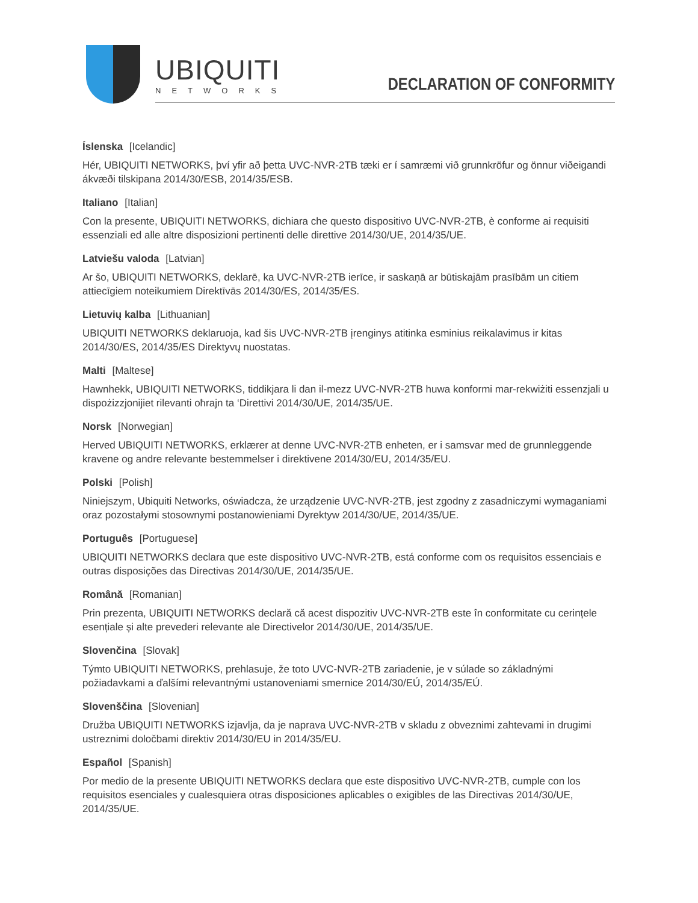UBIQUITI
NETWORKS
DECLARATION OF CONFORMITY
Íslenska [Icelandic]
Hér, UBIQUITI NETWORKS, því yfir að þetta UVC-NVR-2TB tæki er í samræmi við grunnkröfur og önnur viðeigandi ákvæði tilskipana 2014/30/ESB, 2014/35/ESB.
Italiano [Italian]
Con la presente, UBIQUITI NETWORKS, dichiara che questo dispositivo UVC-NVR-2TB, è conforme ai requisiti essenziali ed alle altre disposizioni pertinenti delle direttive 2014/30/UE, 2014/35/UE.
Latviešu valoda [Latvian]
Ar šo, UBIQUITI NETWORKS, deklarē, ka UVC-NVR-2TB ierīce, ir saskaņā ar būtiskajām prasībām un citiem attiecīgiem noteikumiem Direktīvās 2014/30/ES, 2014/35/ES.
Lietuvių kalba [Lithuanian]
UBIQUITI NETWORKS deklaruoja, kad šis UVC-NVR-2TB įrenginys atitinka esminius reikalavimus ir kitas 2014/30/ES, 2014/35/ES Direktyvų nuostatas.
Malti [Maltese]
Hawnhekk, UBIQUITI NETWORKS, tiddikjara li dan il-mezz UVC-NVR-2TB huwa konformi mar-rekwiżiti essenzjali u dispożizzjonijiet rilevanti oħrajn ta ‘Direttivi 2014/30/UE, 2014/35/UE.
Norsk [Norwegian]
Herved UBIQUITI NETWORKS, erklærer at denne UVC-NVR-2TB enheten, er i samsvar med de grunnleggende kravene og andre relevante bestemmelser i direktivene 2014/30/EU, 2014/35/EU.
Polski [Polish]
Niniejszym, Ubiquiti Networks, oświadcza, że urządzenie UVC-NVR-2TB, jest zgodny z zasadniczymi wymaganiami oraz pozostałymi stosownymi postanowieniami Dyrektyw 2014/30/UE, 2014/35/UE.
Português [Portuguese]
UBIQUITI NETWORKS declara que este dispositivo UVC-NVR-2TB, está conforme com os requisitos essenciais e outras disposições das Directivas 2014/30/UE, 2014/35/UE.
Română [Romanian]
Prin prezenta, UBIQUITI NETWORKS declară că acest dispozitiv UVC-NVR-2TB este în conformitate cu cerințele esențiale și alte prevederi relevante ale Directivelor 2014/30/UE, 2014/35/UE.
Slovenčina [Slovak]
Týmto UBIQUITI NETWORKS, prehlasuje, že toto UVC-NVR-2TB zariadenie, je v súlade so základnými požiadavkami a ďalšími relevantnými ustanoveniami smernice 2014/30/EÚ, 2014/35/EÚ.
Slovenščina [Slovenian]
Družba UBIQUITI NETWORKS izjavlja, da je naprava UVC-NVR-2TB v skladu z obveznimi zahtevami in drugimi ustreznimi določbami direktiv 2014/30/EU in 2014/35/EU.
Español [Spanish]
Por medio de la presente UBIQUITI NETWORKS declara que este dispositivo UVC-NVR-2TB, cumple con los requisitos esenciales y cualesquiera otras disposiciones aplicables o exigibles de las Directivas 2014/30/UE, 2014/35/UE.